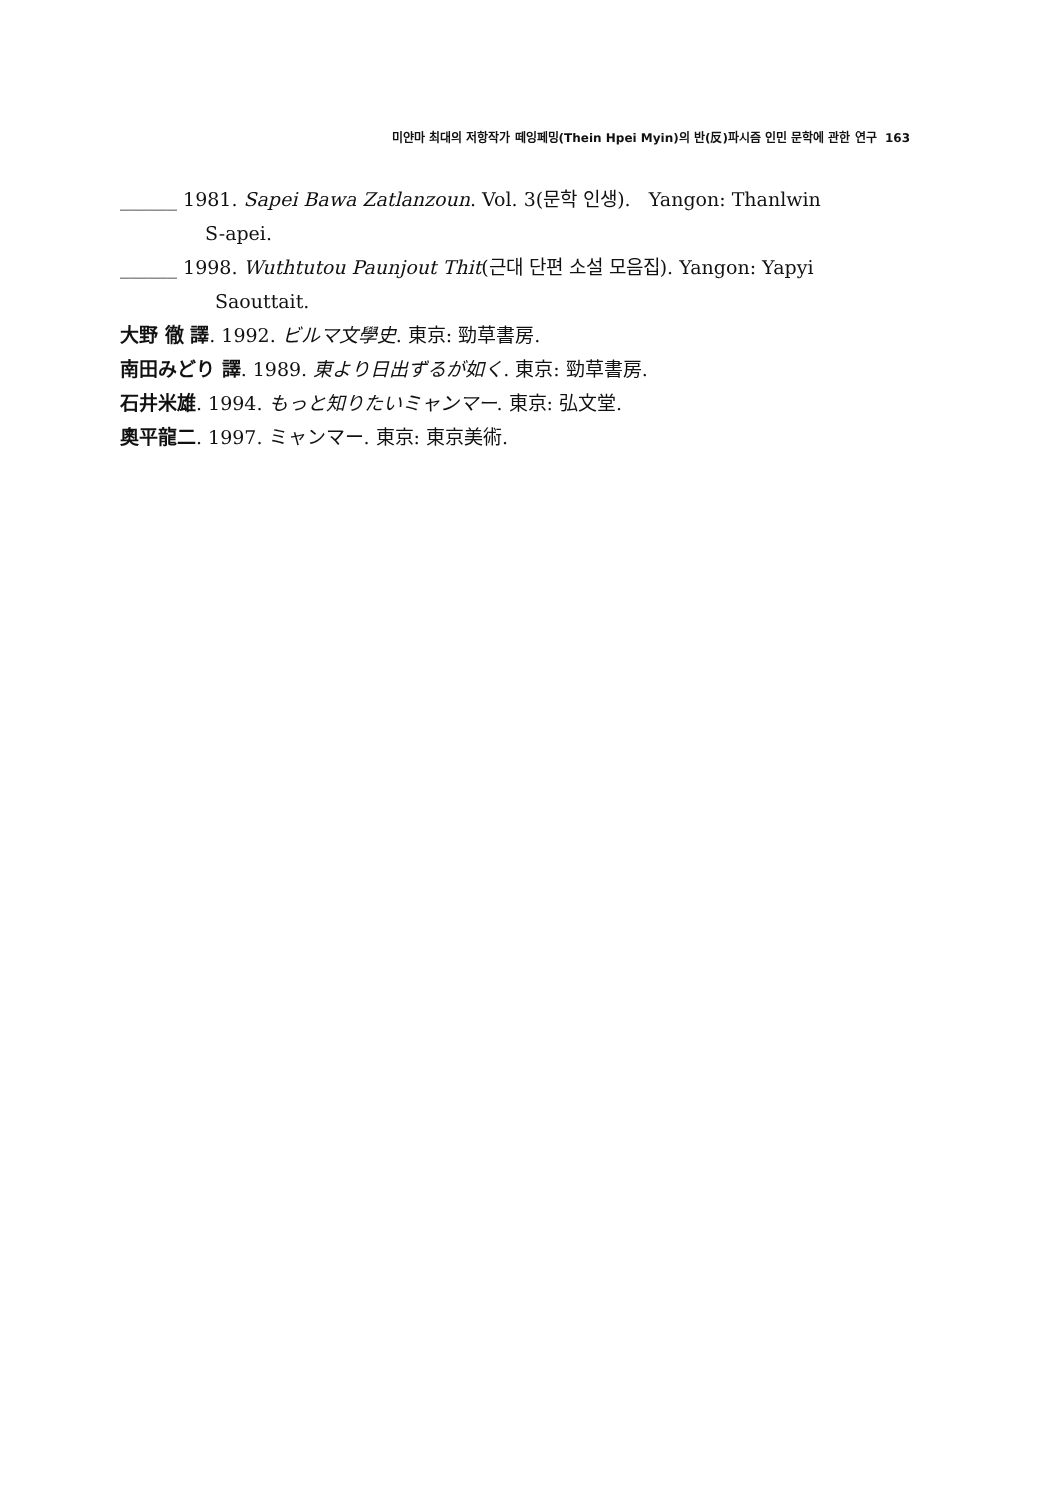미얀마 최대의 저항작가 떼잉페밍(Thein Hpei Myin)의 반(反)파시즘 인민 문학에 관한 연구 163
______ 1981. Sapei Bawa Zatlanzoun. Vol. 3(문학 인생). Yangon: Thanlwin
S-apei.
______ 1998. Wuthtutou Paunjout Thit(근대 단편 소설 모음집). Yangon: Yapyi
Saouttait.
大野 徹 譯. 1992. ビルマ文學史. 東京: 勁草書房.
南田みどり 譯. 1989. 東より日出ずるが如く. 東京: 勁草書房.
石井米雄. 1994. もっと知りたいミャンマー. 東京: 弘文堂.
奧平龍二. 1997. ミャンマー. 東京: 東京美術.